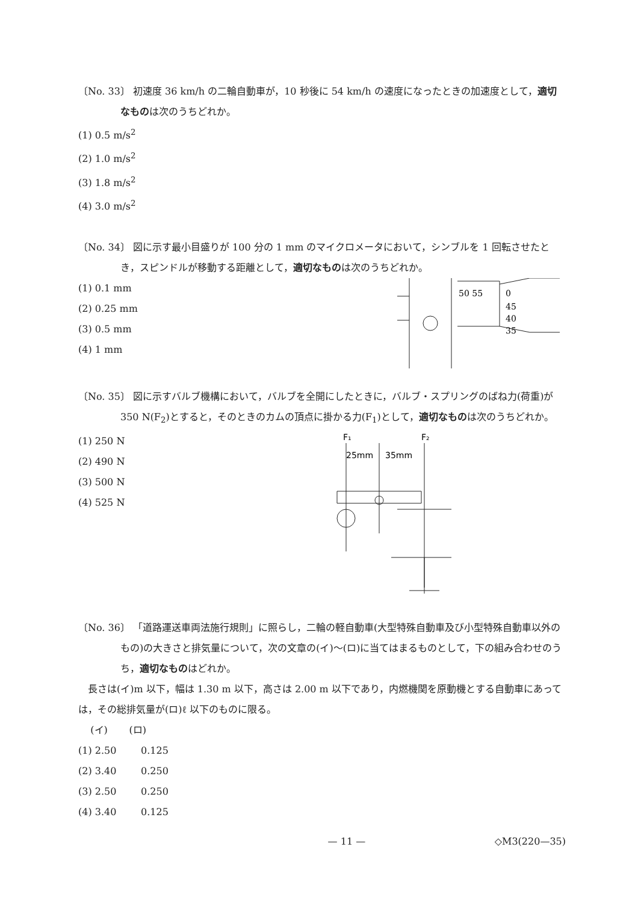〔No. 33〕 初速度 36 km/h の二輪自動車が，10 秒後に 54 km/h の速度になったときの加速度として，適切なものは次のうちどれか。
(1) 0.5 m/s<sup>2</sup>
(2) 1.0 m/s<sup>2</sup>
(3) 1.8 m/s<sup>2</sup>
(4) 3.0 m/s<sup>2</sup>
〔No. 34〕 図に示す最小目盛りが 100 分の 1 mm のマイクロメータにおいて，シンブルを 1 回転させたとき，スピンドルが移動する距離として，適切なものは次のうちどれか。
(1) 0.1 mm
(2) 0.25 mm
(3) 0.5 mm
(4) 1 mm
50 55
0
45
40
35
〔No. 35〕 図に示すバルブ機構において，バルブを全開にしたときに，バルブ・スプリングのばね力(荷重)が 350 N(F<sub>2</sub>)とすると，そのときのカムの頂点に掛かる力(F<sub>1</sub>)として，適切なものは次のうちどれか。
(1) 250 N
(2) 490 N
(3) 500 N
(4) 525 N
F₁
F₂
25mm
35mm
〔No. 36〕 「道路運送車両法施行規則」に照らし，二輪の軽自動車(大型特殊自動車及び小型特殊自動車以外のもの)の大きさと排気量について，次の文章の(イ)～(ロ)に当てはまるものとして，下の組み合わせのうち，適切なものはどれか。
長さは(イ)m 以下，幅は 1.30 m 以下，高さは 2.00 m 以下であり，内燃機関を原動機とする自動車にあっては，その総排気量が(ロ)ℓ 以下のものに限る。
(イ) (ロ)
(1) 2.50 0.125
(2) 3.40 0.250
(3) 2.50 0.250
(4) 3.40 0.125
— 11 — ◇M3(220—35)